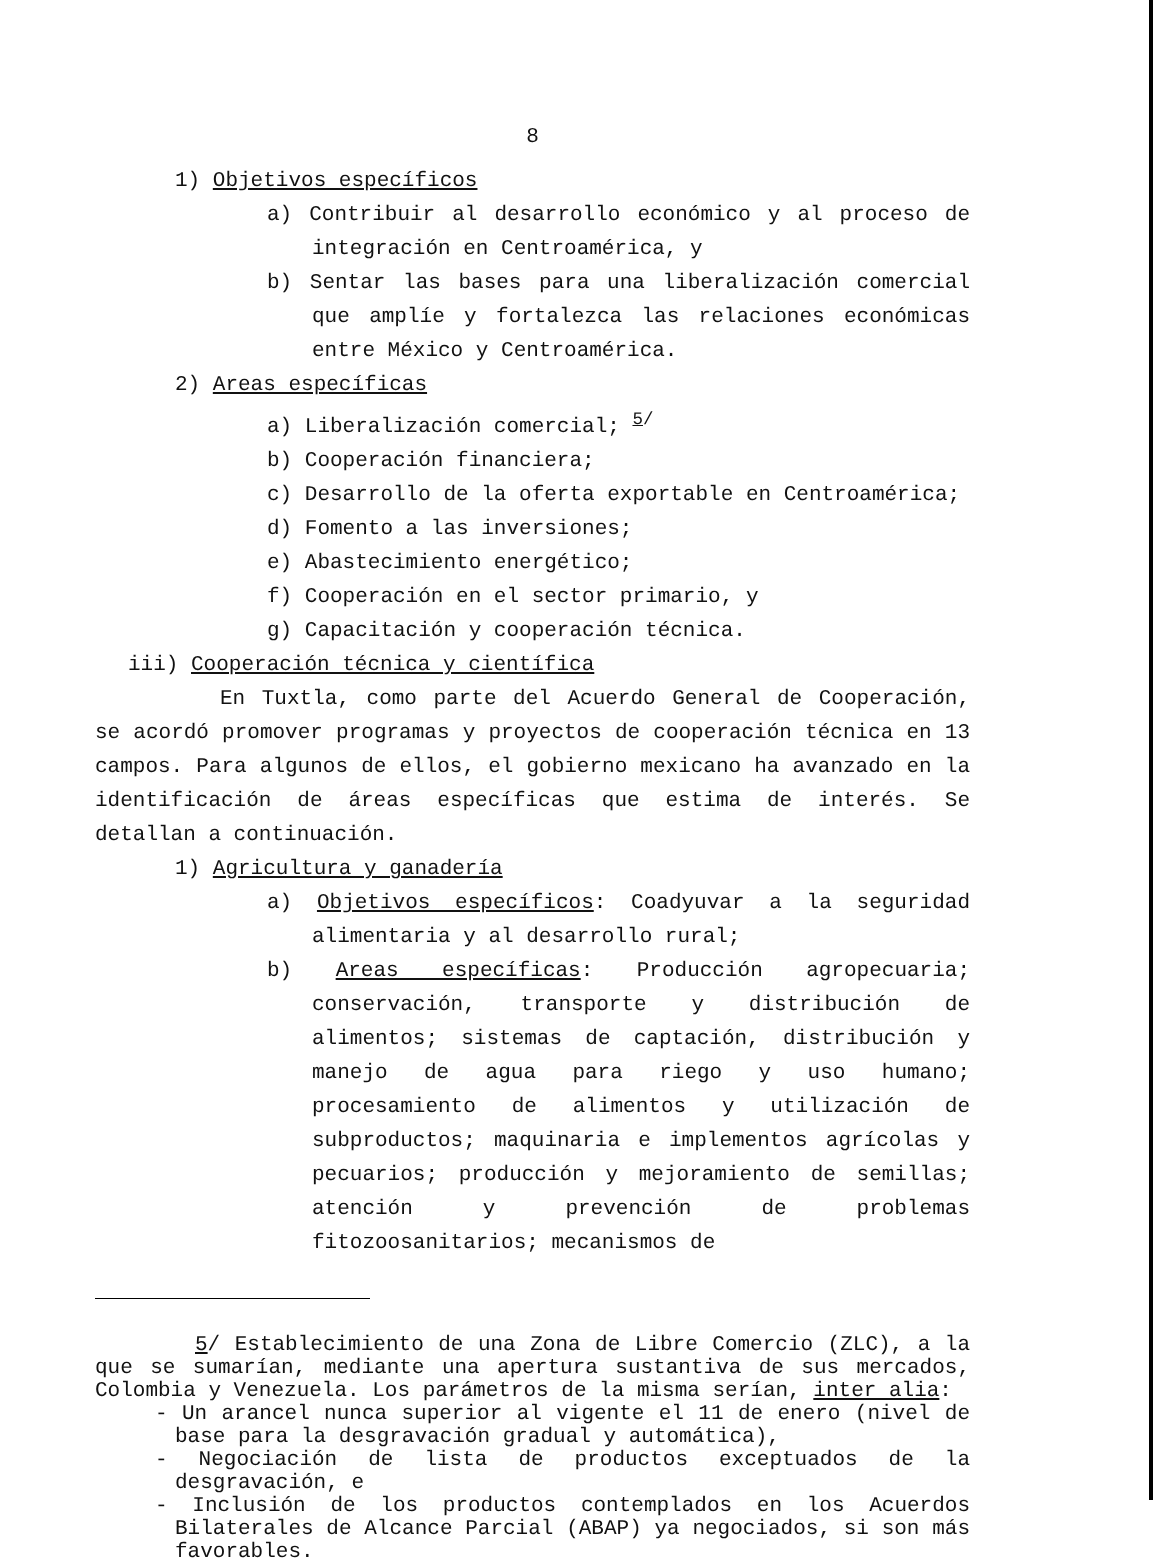8
1) Objetivos específicos
a) Contribuir al desarrollo económico y al proceso de integración en Centroamérica, y
b) Sentar las bases para una liberalización comercial que amplíe y fortalezca las relaciones económicas entre México y Centroamérica.
2) Areas específicas
a) Liberalización comercial; <sup>5/</sup>
b) Cooperación financiera;
c) Desarrollo de la oferta exportable en Centroamérica;
d) Fomento a las inversiones;
e) Abastecimiento energético;
f) Cooperación en el sector primario, y
g) Capacitación y cooperación técnica.
iii) Cooperación técnica y científica
En Tuxtla, como parte del Acuerdo General de Cooperación, se acordó promover programas y proyectos de cooperación técnica en 13 campos. Para algunos de ellos, el gobierno mexicano ha avanzado en la identificación de áreas específicas que estima de interés. Se detallan a continuación.
1) Agricultura y ganadería
a) Objetivos específicos: Coadyuvar a la seguridad alimentaria y al desarrollo rural;
b) Areas específicas: Producción agropecuaria; conservación, transporte y distribución de alimentos; sistemas de captación, distribución y manejo de agua para riego y uso humano; procesamiento de alimentos y utilización de subproductos; maquinaria e implementos agrícolas y pecuarios; producción y mejoramiento de semillas; atención y prevención de problemas fitozoosanitarios; mecanismos de
5/ Establecimiento de una Zona de Libre Comercio (ZLC), a la que se sumarían, mediante una apertura sustantiva de sus mercados, Colombia y Venezuela. Los parámetros de la misma serían, inter alia:
- Un arancel nunca superior al vigente el 11 de enero (nivel de base para la desgravación gradual y automática),
- Negociación de lista de productos exceptuados de la desgravación, e
- Inclusión de los productos contemplados en los Acuerdos Bilaterales de Alcance Parcial (ABAP) ya negociados, si son más favorables.